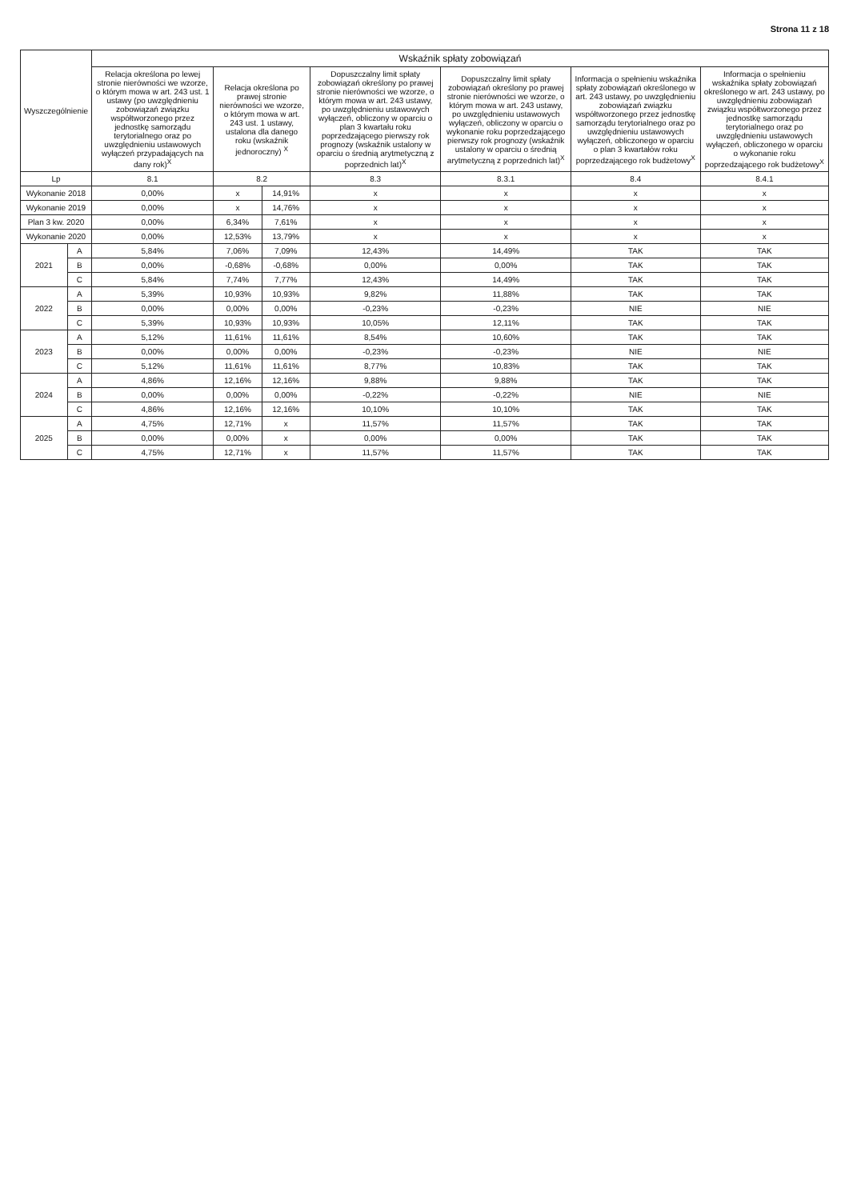Strona 11 z 18
| Wyszczególnienie | | Wskaźnik spłaty zobowiązań | | | | | | | |
| --- | --- | --- | --- | --- | --- | --- | --- | --- | --- |
| | | Relacja określona po lewej stronie nierówności we wzorze, o którym mowa w art. 243 ust. 1 ustawy (po uwzględnieniu zobowiązań związku współtworzonego przez jednostkę samorządu terytorialnego oraz po uwzględnieniu ustawowych wyłączeń przypadających na dany rok)<sup>X</sup> | Relacja określona po prawej stronie nierówności we wzorze, o którym mowa w art. 243 ust. 1 ustawy, ustalona dla danego roku (wskaźnik jednoroczny) <sup>X</sup> | | Dopuszczalny limit spłaty zobowiązań określony po prawej stronie nierówności we wzorze, o którym mowa w art. 243 ustawy, po uwzględnieniu ustawowych wyłączeń, obliczony w oparciu o plan 3 kwartału roku poprzedzającego pierwszy rok prognozy (wskaźnik ustalony w oparciu o średnią arytmetyczną z poprzednich lat)<sup>X</sup> | Dopuszczalny limit spłaty zobowiązań określony po prawej stronie nierówności we wzorze, o którym mowa w art. 243 ustawy, po uwzględnieniu ustawowych wyłączeń, obliczony w oparciu o wykonanie roku poprzedzającego pierwszy rok prognozy (wskaźnik ustalony w oparciu o średnią arytmetyczną z poprzednich lat)<sup>X</sup> | Informacja o spełnieniu wskaźnika spłaty zobowiązań określonego w art. 243 ustawy, po uwzględnieniu zobowiązań związku współtworzonego przez jednostkę samorządu terytorialnego oraz po uwzględnieniu ustawowych wyłączeń, obliczonego w oparciu o plan 3 kwartałów roku poprzedzającego rok budżetowy<sup>X</sup> | Informacja o spełnieniu wskaźnika spłaty zobowiązań określonego w art. 243 ustawy, po uwzględnieniu zobowiązań związku współtworzonego przez jednostkę samorządu terytorialnego oraz po uwzględnieniu ustawowych wyłączeń, obliczonego w oparciu o wykonanie roku poprzedzającego rok budżetowy<sup>X</sup> | |
| Lp | | 8.1 | 8.2 | | 8.3 | 8.3.1 | 8.4 | 8.4.1 | |
| Wykonanie 2018 | | 0,00% | x | 14,91% | x | x | x | x | |
| Wykonanie 2019 | | 0,00% | x | 14,76% | x | x | x | x | |
| Plan 3 kw. 2020 | | 0,00% | 6,34% | 7,61% | x | x | x | x | |
| Wykonanie 2020 | | 0,00% | 12,53% | 13,79% | x | x | x | x | |
| 2021 | A | 5,84% | 7,06% | 7,09% | 12,43% | 14,49% | TAK | TAK | |
| | B | 0,00% | -0,68% | -0,68% | 0,00% | 0,00% | TAK | TAK | |
| | C | 5,84% | 7,74% | 7,77% | 12,43% | 14,49% | TAK | TAK | |
| 2022 | A | 5,39% | 10,93% | 10,93% | 9,82% | 11,88% | TAK | TAK | |
| | B | 0,00% | 0,00% | 0,00% | -0,23% | -0,23% | NIE | NIE | |
| | C | 5,39% | 10,93% | 10,93% | 10,05% | 12,11% | TAK | TAK | |
| 2023 | A | 5,12% | 11,61% | 11,61% | 8,54% | 10,60% | TAK | TAK | |
| | B | 0,00% | 0,00% | 0,00% | -0,23% | -0,23% | NIE | NIE | |
| | C | 5,12% | 11,61% | 11,61% | 8,77% | 10,83% | TAK | TAK | |
| 2024 | A | 4,86% | 12,16% | 12,16% | 9,88% | 9,88% | TAK | TAK | |
| | B | 0,00% | 0,00% | 0,00% | -0,22% | -0,22% | NIE | NIE | |
| | C | 4,86% | 12,16% | 12,16% | 10,10% | 10,10% | TAK | TAK | |
| 2025 | A | 4,75% | 12,71% | x | 11,57% | 11,57% | TAK | TAK | |
| | B | 0,00% | 0,00% | x | 0,00% | 0,00% | TAK | TAK | |
| | C | 4,75% | 12,71% | x | 11,57% | 11,57% | TAK | TAK | |